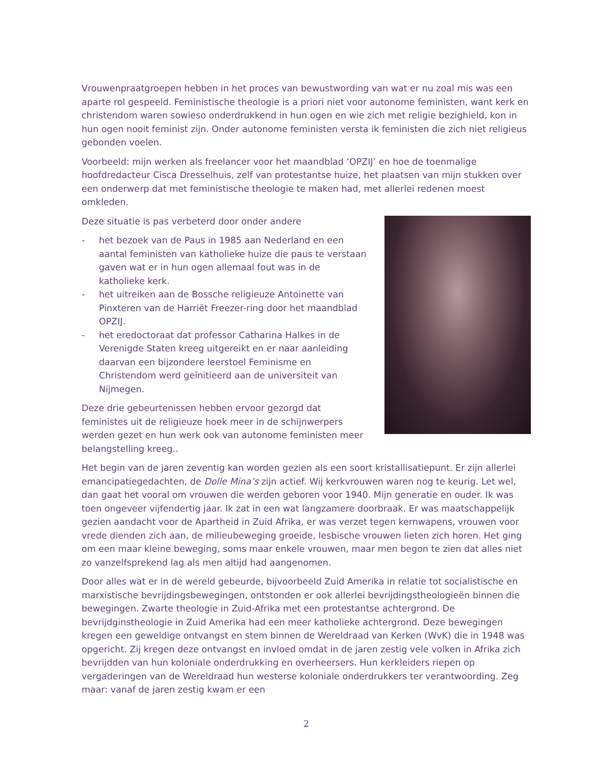Vrouwenpraatgroepen hebben in het proces van bewustwording van wat er nu zoal mis was een aparte rol gespeeld. Feministische theologie is a priori niet voor autonome feministen, want kerk en christendom waren sowieso onderdrukkend in hun ogen en wie zich met religie bezighield, kon in hun ogen nooit feminist zijn. Onder autonome feministen versta ik feministen die zich niet religieus gebonden voelen.
Voorbeeld: mijn werken als freelancer voor het maandblad ‘OPZIJ’ en hoe de toenmalige hoofdredacteur Cisca Dresselhuis, zelf van protestantse huize, het plaatsen van mijn stukken over een onderwerp dat met feministische theologie te maken had, met allerlei redenen moest omkleden.
Deze situatie is pas verbeterd door onder andere
- het bezoek van de Paus in 1985 aan Nederland en een aantal feministen van katholieke huize die paus te verstaan gaven wat er in hun ogen allemaal fout was in de katholieke kerk.
- het uitreiken aan de Bossche religieuze Antoinette van Pinxteren van de Harriët Freezer-ring door het maandblad OPZIJ.
- het eredoctoraat dat professor Catharina Halkes in de Verenigde Staten kreeg uitgereikt en er naar aanleiding daarvan een bijzondere leerstoel Feminisme en Christendom werd geïnitieerd aan de universiteit van Nijmegen.
Deze drie gebeurtenissen hebben ervoor gezorgd dat feministes uit de religieuze hoek meer in de schijnwerpers werden gezet en hun werk ook van autonome feministen meer belangstelling kreeg..
Het begin van de jaren zeventig kan worden gezien als een soort kristallisatiepunt. Er zijn allerlei emancipatiegedachten, de Dolle Mina’s zijn actief. Wij kerkvrouwen waren nog te keurig. Let wel, dan gaat het vooral om vrouwen die werden geboren voor 1940. Mijn generatie en ouder. Ik was toen ongeveer vijfendertig jaar. Ik zat in een wat langzamere doorbraak. Er was maatschappelijk gezien aandacht voor de Apartheid in Zuid Afrika, er was verzet tegen kernwapens, vrouwen voor vrede dienden zich aan, de milieubeweging groeide, lesbische vrouwen lieten zich horen. Het ging om een maar kleine beweging, soms maar enkele vrouwen, maar men begon te zien dat alles niet zo vanzelfsprekend lag als men altijd had aangenomen.
Door alles wat er in de wereld gebeurde, bijvoorbeeld Zuid Amerika in relatie tot socialistische en marxistische bevrijdingsbewegingen, ontstonden er ook allerlei bevrijdingstheologieën binnen die bewegingen. Zwarte theologie in Zuid-Afrika met een protestantse achtergrond. De bevrijdginstheologie in Zuid Amerika had een meer katholieke achtergrond. Deze bewegingen kregen een geweldige ontvangst en stem binnen de Wereldraad van Kerken (WvK) die in 1948 was opgericht. Zij kregen deze ontvangst en invloed omdat in de jaren zestig vele volken in Afrika zich bevrijdden van hun koloniale onderdrukking en overheersers. Hun kerkleiders riepen op vergaderingen van de Wereldraad hun westerse koloniale onderdrukkers ter verantwoording. Zeg maar: vanaf de jaren zestig kwam er een
2